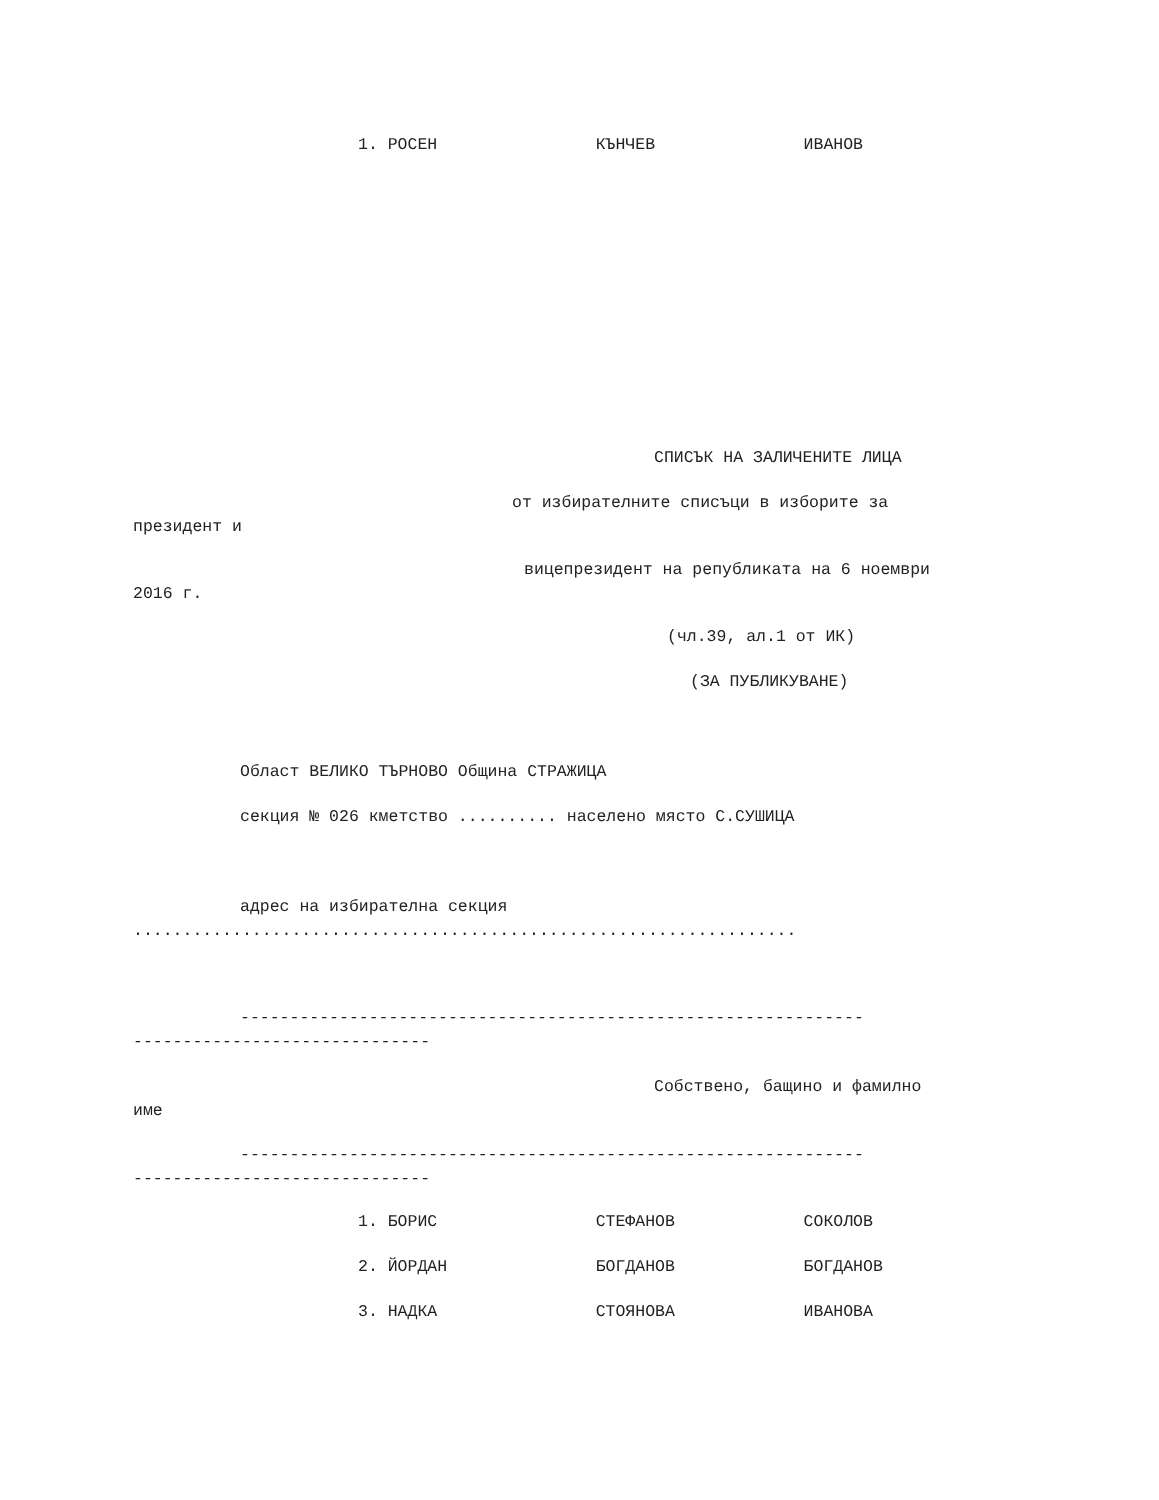1. РОСЕН КЪНЧЕВ ИВАНОВ
СПИСЪК НА ЗАЛИЧЕНИТЕ ЛИЦА
от избирателните списъци в изборите за
президент и
вицепрезидент на републиката на 6 ноември
2016 г.
(чл.39, ал.1 от ИК)
(ЗА ПУБЛИКУВАНЕ)
Област ВЕЛИКО ТЪРНОВО Община СТРАЖИЦА
секция № 026 кметство .......... населено място С.СУШИЦА
адрес на избирателна секция
...................................................................
---------------------------------------------------------------
------------------------------
Собствено, бащино и фамилно
име
---------------------------------------------------------------
------------------------------
1. БОРИС СТЕФАНОВ СОКОЛОВ
2. ЙОРДАН БОГДАНОВ БОГДАНОВ
3. НАДКА СТОЯНОВА ИВАНОВА